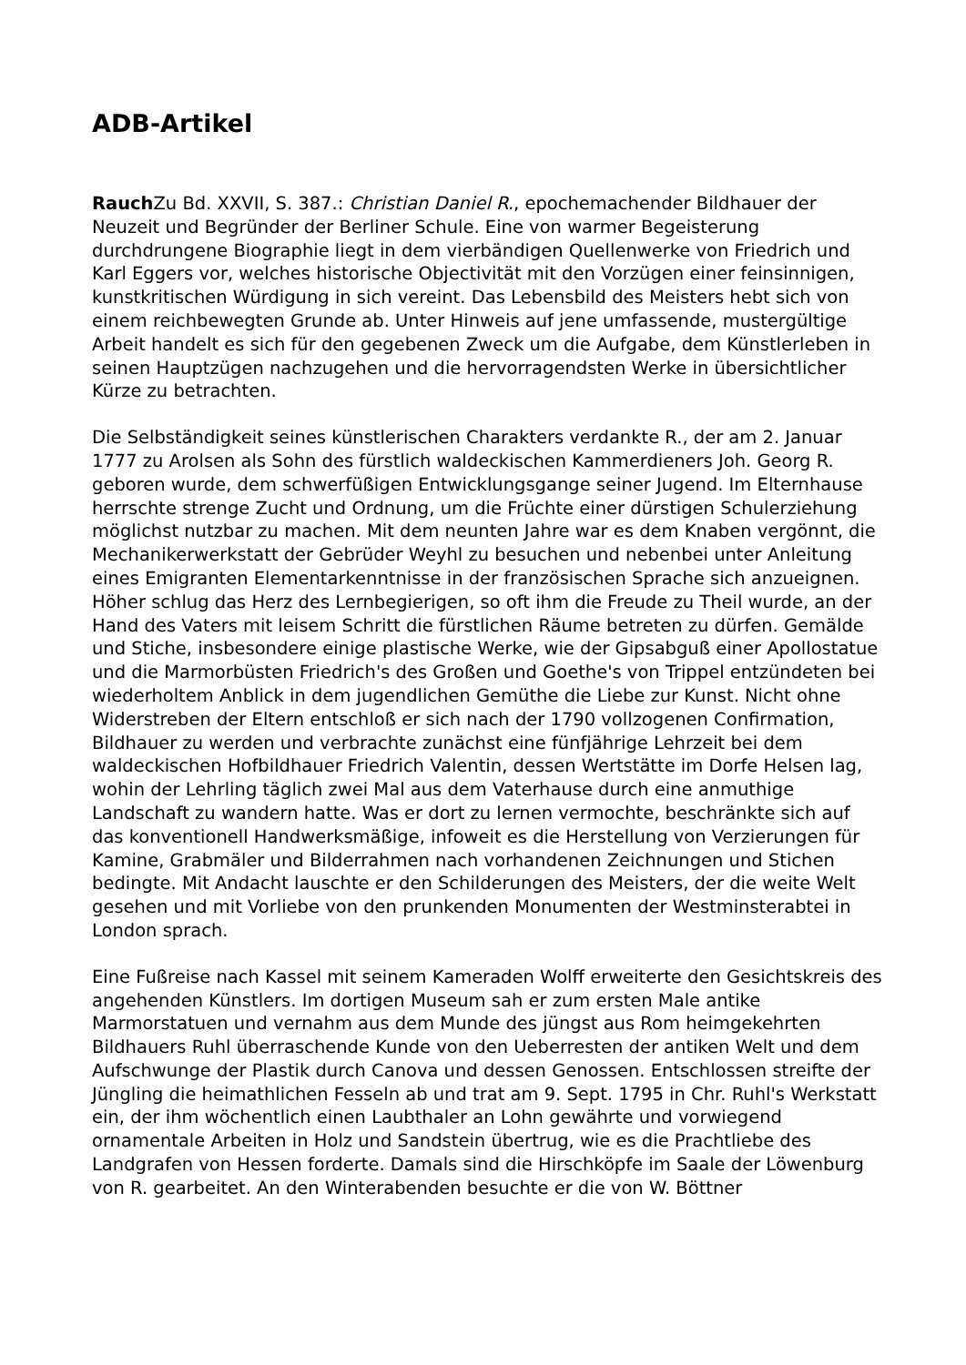ADB-Artikel
Rauch Zu Bd. XXVII, S. 387.: Christian Daniel R., epochemachender Bildhauer der Neuzeit und Begründer der Berliner Schule. Eine von warmer Begeisterung durchdrungene Biographie liegt in dem vierbändigen Quellenwerke von Friedrich und Karl Eggers vor, welches historische Objectivität mit den Vorzügen einer feinsinnigen, kunstkritischen Würdigung in sich vereint. Das Lebensbild des Meisters hebt sich von einem reichbewegten Grunde ab. Unter Hinweis auf jene umfassende, mustergültige Arbeit handelt es sich für den gegebenen Zweck um die Aufgabe, dem Künstlerleben in seinen Hauptzügen nachzugehen und die hervorragendsten Werke in übersichtlicher Kürze zu betrachten.
Die Selbständigkeit seines künstlerischen Charakters verdankte R., der am 2. Januar 1777 zu Arolsen als Sohn des fürstlich waldeckischen Kammerdieners Joh. Georg R. geboren wurde, dem schwerfüßigen Entwicklungsgange seiner Jugend. Im Elternhause herrschte strenge Zucht und Ordnung, um die Früchte einer dürstigen Schulerziehung möglichst nutzbar zu machen. Mit dem neunten Jahre war es dem Knaben vergönnt, die Mechanikerwerkstatt der Gebrüder Weyhl zu besuchen und nebenbei unter Anleitung eines Emigranten Elementarkenntnisse in der französischen Sprache sich anzueignen. Höher schlug das Herz des Lernbegierigen, so oft ihm die Freude zu Theil wurde, an der Hand des Vaters mit leisem Schritt die fürstlichen Räume betreten zu dürfen. Gemälde und Stiche, insbesondere einige plastische Werke, wie der Gipsabguß einer Apollostatue und die Marmorbüsten Friedrich's des Großen und Goethe's von Trippel entzündeten bei wiederholtem Anblick in dem jugendlichen Gemüthe die Liebe zur Kunst. Nicht ohne Widerstreben der Eltern entschloß er sich nach der 1790 vollzogenen Confirmation, Bildhauer zu werden und verbrachte zunächst eine fünfjährige Lehrzeit bei dem waldeckischen Hofbildhauer Friedrich Valentin, dessen Wertstätte im Dorfe Helsen lag, wohin der Lehrling täglich zwei Mal aus dem Vaterhause durch eine anmuthige Landschaft zu wandern hatte. Was er dort zu lernen vermochte, beschränkte sich auf das konventionell Handwerksmäßige, infoweit es die Herstellung von Verzierungen für Kamine, Grabmäler und Bilderrahmen nach vorhandenen Zeichnungen und Stichen bedingte. Mit Andacht lauschte er den Schilderungen des Meisters, der die weite Welt gesehen und mit Vorliebe von den prunkenden Monumenten der Westminsterabtei in London sprach.
Eine Fußreise nach Kassel mit seinem Kameraden Wolff erweiterte den Gesichtskreis des angehenden Künstlers. Im dortigen Museum sah er zum ersten Male antike Marmorstatuen und vernahm aus dem Munde des jüngst aus Rom heimgekehrten Bildhauers Ruhl überraschende Kunde von den Ueberresten der antiken Welt und dem Aufschwunge der Plastik durch Canova und dessen Genossen. Entschlossen streifte der Jüngling die heimathlichen Fesseln ab und trat am 9. Sept. 1795 in Chr. Ruhl's Werkstatt ein, der ihm wöchentlich einen Laubthaler an Lohn gewährte und vorwiegend ornamentale Arbeiten in Holz und Sandstein übertrug, wie es die Prachtliebe des Landgrafen von Hessen forderte. Damals sind die Hirschköpfe im Saale der Löwenburg von R. gearbeitet. An den Winterabenden besuchte er die von W. Böttner